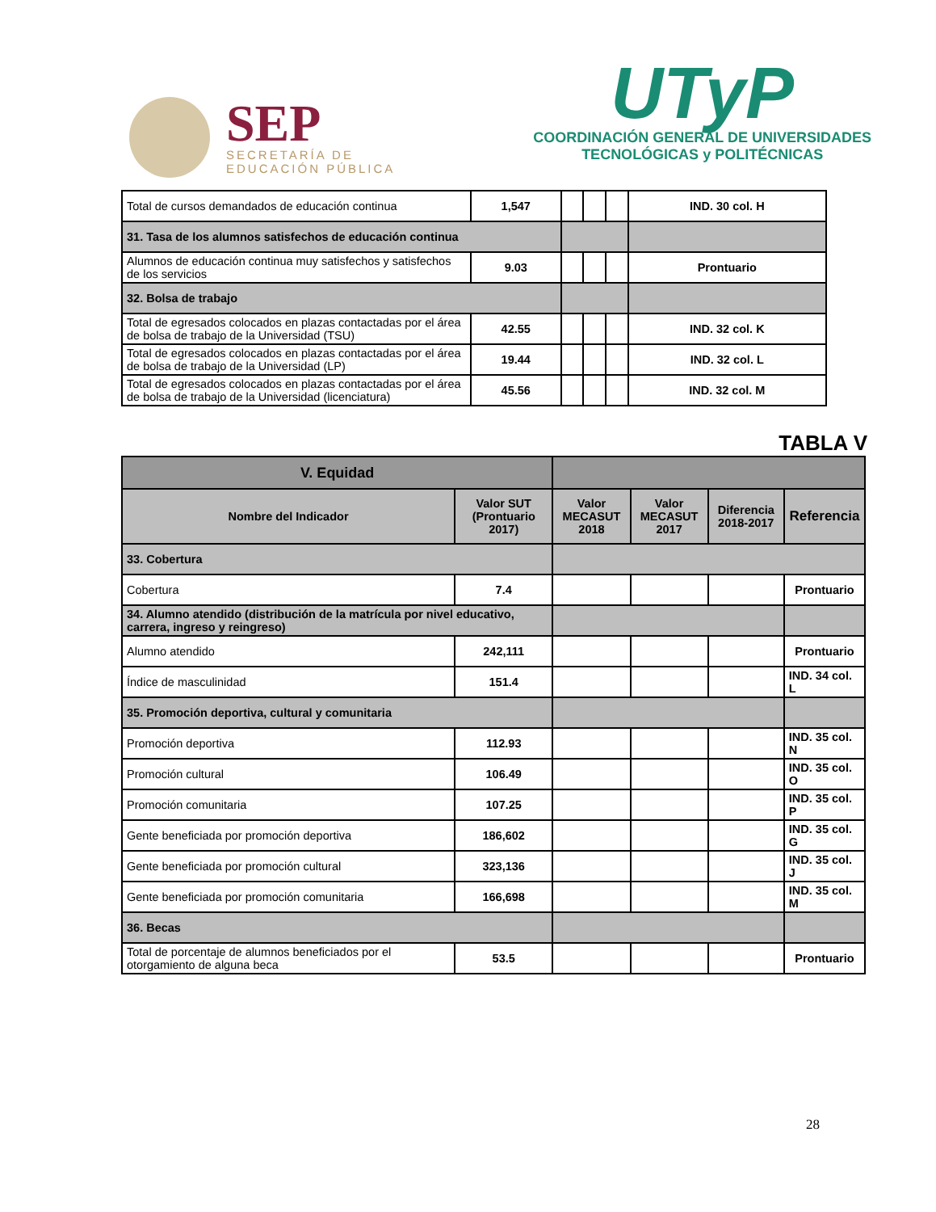SEP
SECRETARÍA DE
EDUCACIÓN PÚBLICA
UTyP
COORDINACIÓN GENERAL DE UNIVERSIDADES
TECNOLÓGICAS y POLITÉCNICAS
| Total de cursos demandados de educación continua | 1,547 | | | | IND. 30 col. H |
| 31. Tasa de los alumnos satisfechos de educación continua | | | | | |
| Alumnos de educación continua muy satisfechos y satisfechos de los servicios | 9.03 | | | | Prontuario |
| 32. Bolsa de trabajo | | | | | |
| Total de egresados colocados en plazas contactadas por el área de bolsa de trabajo de la Universidad (TSU) | 42.55 | | | | IND. 32 col. K |
| Total de egresados colocados en plazas contactadas por el área de bolsa de trabajo de la Universidad (LP) | 19.44 | | | | IND. 32 col. L |
| Total de egresados colocados en plazas contactadas por el área de bolsa de trabajo de la Universidad (licenciatura) | 45.56 | | | | IND. 32 col. M |
TABLA V
| V. Equidad | | | | | |
| --- | --- | --- | --- | --- | --- |
| Nombre del Indicador | Valor SUT (Prontuario 2017) | Valor MECASUT 2018 | Valor MECASUT 2017 | Diferencia 2018-2017 | Referencia |
| 33. Cobertura | | | | | |
| Cobertura | 7.4 | | | | Prontuario |
| 34. Alumno atendido (distribución de la matrícula por nivel educativo, carrera, ingreso y reingreso) | | | | | |
| Alumno atendido | 242,111 | | | | Prontuario |
| Índice de masculinidad | 151.4 | | | | IND. 34 col. L |
| 35. Promoción deportiva, cultural y comunitaria | | | | | |
| Promoción deportiva | 112.93 | | | | IND. 35 col. N |
| Promoción cultural | 106.49 | | | | IND. 35 col. O |
| Promoción comunitaria | 107.25 | | | | IND. 35 col. P |
| Gente beneficiada por promoción deportiva | 186,602 | | | | IND. 35 col. G |
| Gente beneficiada por promoción cultural | 323,136 | | | | IND. 35 col. J |
| Gente beneficiada por promoción comunitaria | 166,698 | | | | IND. 35 col. M |
| 36. Becas | | | | | |
| Total de porcentaje de alumnos beneficiados por el otorgamiento de alguna beca | 53.5 | | | | Prontuario |
28